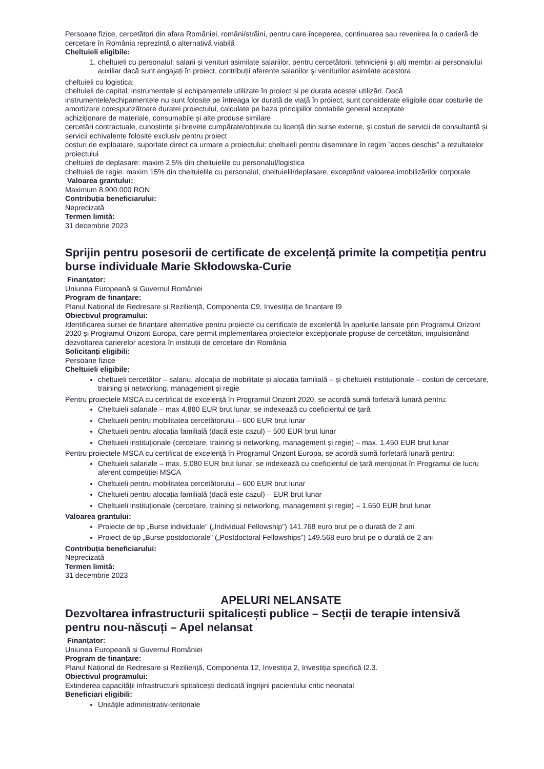Persoane fizice, cercetători din afara României, români/străini, pentru care începerea, continuarea sau revenirea la o carieră de cercetare în România reprezintă o alternativă viabilă
Cheltuieli eligibile:
1. cheltuieli cu personalul: salarii și venituri asimilate salariilor, pentru cercetătorii, tehnicienii și alți membri ai personalului auxiliar dacă sunt angajați în proiect, contribuții aferente salariilor și veniturilor asimilate acestora
cheltuieli cu logistica:
cheltuieli de capital: instrumentele și echipamentele utilizate în proiect și pe durata acestei utilizări. Dacă instrumentele/echipamentele nu sunt folosite pe întreaga lor durată de viață în proiect, sunt considerate eligibile doar costurile de amortizare corespunzătoare duratei proiectului, calculate pe baza principiilor contabile general acceptate
achiziționare de materiale, consumabile și alte produse similare
cercetări contractuale, cunoștințe și brevete cumpărate/obținute cu licență din surse externe, și costuri de servicii de consultanță și servicii echivalente folosite exclusiv pentru proiect
costuri de exploatare, suportate direct ca urmare a proiectului: cheltuieli pentru diseminare în regim ”acces deschis” a rezultatelor proiectului
cheltuieli de deplasare: maxim 2,5% din cheltuielile cu personalul/logistica
cheltuieli de regie: maxim 15% din cheltuielile cu personalul, cheltuielil/deplasare, exceptând valoarea imobilizărilor corporale
Valoarea grantului:
Maximum 8.900.000 RON
Contribuția beneficiarului:
Neprecizată
Termen limită:
31 decembrie 2023
Sprijin pentru posesorii de certificate de excelență primite la competiția pentru burse individuale Marie Skłodowska-Curie
Finanțator:
Uniunea Europeană și Guvernul României
Program de finanțare:
Planul Național de Redresare și Reziliență, Componenta C9, Investiția de finanțare I9
Obiectivul programului:
Identificarea sursei de finanțare alternative pentru proiecte cu certificate de excelență în apelurile lansate prin Programul Orizont 2020 și Programul Orizont Europa, care permit implementarea proiectelor excepționale propuse de cercetători, impulsionând dezvoltarea carierelor acestora în instituții de cercetare din România
Solicitanți eligibili:
Persoane fizice
Cheltuieli eligibile:
cheltuieli cercetător – salariu, alocația de mobilitate și alocația familială – și cheltuieli instituționale – costuri de cercetare, training și networking, management și regie
Pentru proiectele MSCA cu certificat de excelență în Programul Orizont 2020, se acordă sumă forfetară lunară pentru:
Cheltuieli salariale – max 4.880 EUR brut lunar, se indexează cu coeficientul de țară
Cheltuieli pentru mobilitatea cercetătorului – 600 EUR brut lunar
Cheltuieli pentru alocația familială (dacă este cazul) – 500 EUR brut lunar
Cheltuieli instituționale (cercetare, training și networking, management și regie) – max. 1.450 EUR brut lunar
Pentru proiectele MSCA cu certificat de excelență în Programul Orizont Europa, se acordă sumă forfetară lunară pentru:
Cheltuieli salariale – max. 5.080 EUR brut lunar, se indexează cu coeficientul de țară menționat în Programul de lucru aferent competiției MSCA
Cheltuieli pentru mobilitatea cercetătorului – 600 EUR brut lunar
Cheltuieli pentru alocația familială (dacă este cazul) – EUR brut lunar
Cheltuieli instituționale (cercetare, training și networking, management și regie) – 1.650 EUR brut lunar
Valoarea grantului:
Proiecte de tip „Burse individuale” („Individual Fellowship”) 141.768 euro brut pe o durată de 2 ani
Proiect de tip „Burse postdoctorale” („Postdoctoral Fellowships”) 149.568 euro brut pe o durată de 2 ani
Contribuția beneficiarului:
Neprecizată
Termen limită:
31 decembrie 2023
APELURI NELANSATE
Dezvoltarea infrastructurii spitalicești publice – Secții de terapie intensivă pentru nou-născuți – Apel nelansat
Finanțator:
Uniunea Europeană și Guvernul României
Program de finanțare:
Planul Național de Redresare și Reziliență, Componenta 12, Investiția 2, Investiția specifică I2.3.
Obiectivul programului:
Extinderea capacității infrastructurii spitalicești dedicată îngrijirii pacientului critic neonatal
Beneficiari eligibili:
Unităţile administrativ-teritoriale